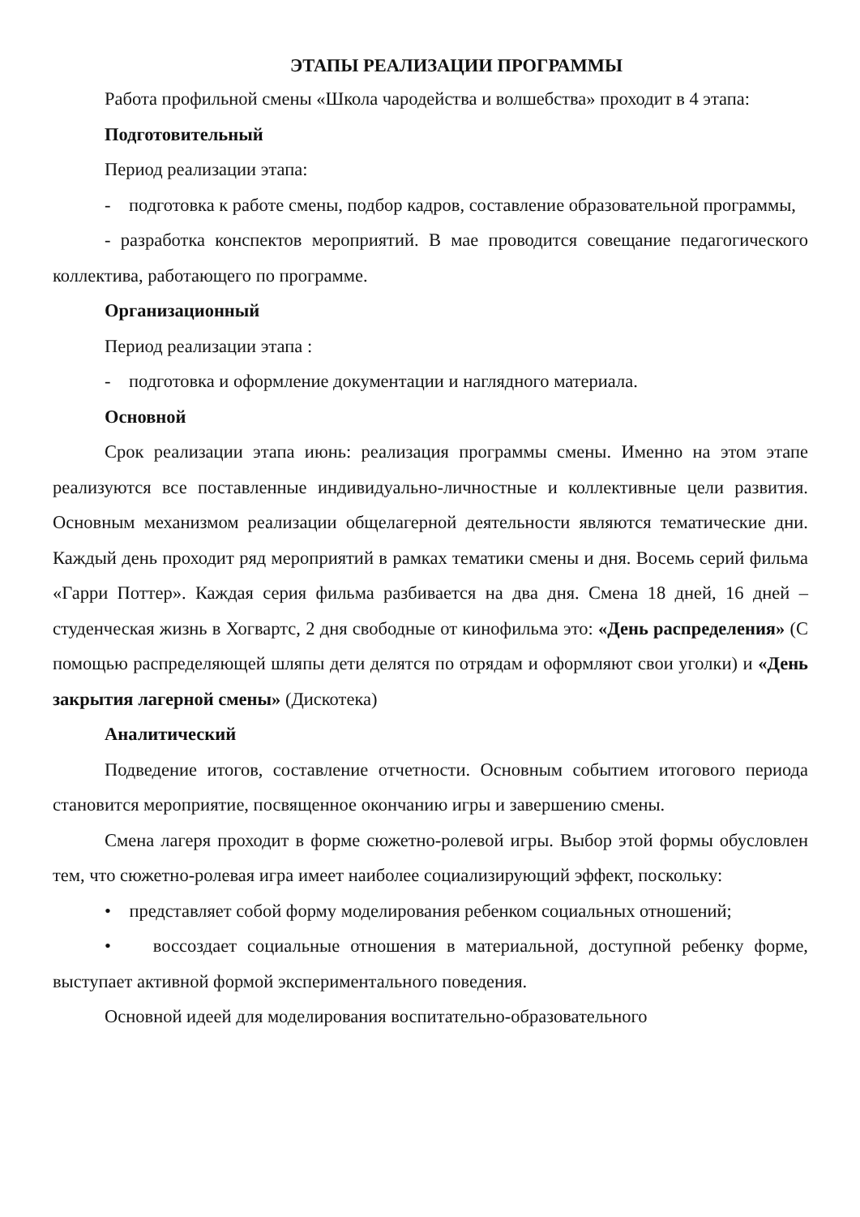ЭТАПЫ РЕАЛИЗАЦИИ ПРОГРАММЫ
Работа профильной смены «Школа чародейства и волшебства» проходит в 4 этапа:
Подготовительный
Период реализации этапа:
- подготовка к работе смены, подбор кадров, составление образовательной программы,
- разработка конспектов мероприятий. В мае проводится совещание педагогического коллектива, работающего по программе.
Организационный
Период реализации этапа :
- подготовка и оформление документации и наглядного материала.
Основной
Срок реализации этапа июнь: реализация программы смены. Именно на этом этапе реализуются все поставленные индивидуально-личностные и коллективные цели развития. Основным механизмом реализации общелагерной деятельности являются тематические дни. Каждый день проходит ряд мероприятий в рамках тематики смены и дня. Восемь серий фильма «Гарри Поттер». Каждая серия фильма разбивается на два дня. Смена 18 дней, 16 дней – студенческая жизнь в Хогвартс, 2 дня свободные от кинофильма это: «День распределения» (С помощью распределяющей шляпы дети делятся по отрядам и оформляют свои уголки) и «День закрытия лагерной смены» (Дискотека)
Аналитический
Подведение итогов, составление отчетности. Основным событием итогового периода становится мероприятие, посвященное окончанию игры и завершению смены.
Смена лагеря проходит в форме сюжетно-ролевой игры. Выбор этой формы обусловлен тем, что сюжетно-ролевая игра имеет наиболее социализирующий эффект, поскольку:
• представляет собой форму моделирования ребенком социальных отношений;
• воссоздает социальные отношения в материальной, доступной ребенку форме, выступает активной формой экспериментального поведения.
Основной идеей для моделирования воспитательно-образовательного